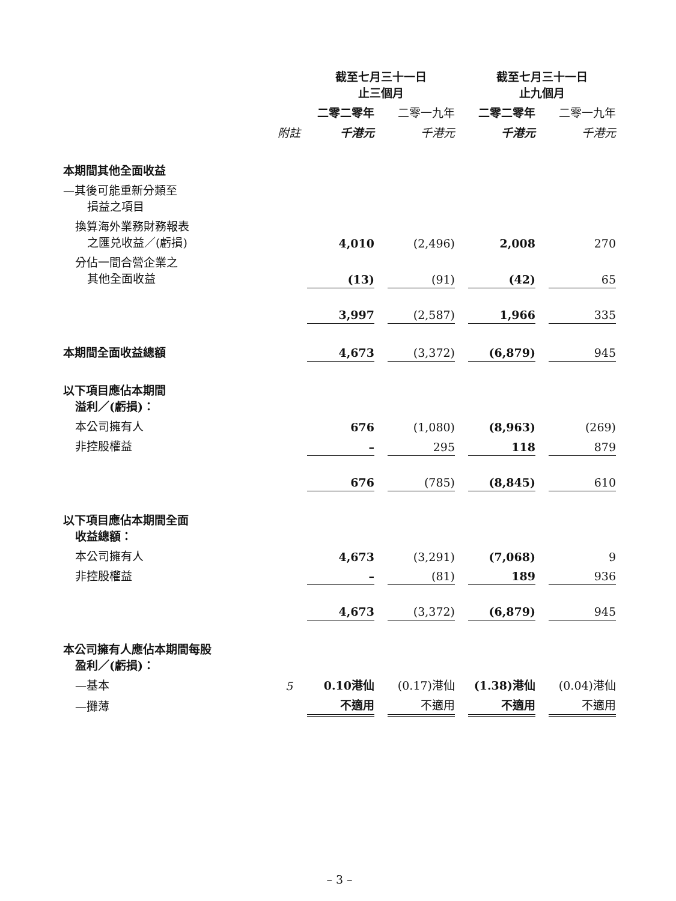| | | 截至七月三十一日 止三個月 | | | | 截至七月三十一日 止九個月 | | |
| --- | --- | --- | --- | --- | --- | --- | --- | --- |
| | | 二零二零年 | | 二零一九年 | | 二零二零年 | | 二零一九年 |
| | 附註 | 千港元 | | 千港元 | | 千港元 | | 千港元 |
| 本期間其他全面收益 | | | | | | | | |
| —其後可能重新分類至 損益之項目 | | | | | | | | |
| 換算海外業務財務報表 之匯兑收益／(虧損) | | 4,010 | | (2,496) | | 2,008 | | 270 |
| 分佔一間合營企業之 其他全面收益 | | (13) | | (91) | | (42) | | 65 |
| | | 3,997 | | (2,587) | | 1,966 | | 335 |
| 本期間全面收益總額 | | 4,673 | | (3,372) | | (6,879) | | 945 |
| 以下項目應佔本期間 溢利／(虧損)： | | | | | | | | |
| 本公司擁有人 | | 676 | | (1,080) | | (8,963) | | (269) |
| 非控股權益 | | – | | 295 | | 118 | | 879 |
| | | 676 | | (785) | | (8,845) | | 610 |
| 以下項目應佔本期間全面 收益總額： | | | | | | | | |
| 本公司擁有人 | | 4,673 | | (3,291) | | (7,068) | | 9 |
| 非控股權益 | | – | | (81) | | 189 | | 936 |
| | | 4,673 | | (3,372) | | (6,879) | | 945 |
| 本公司擁有人應佔本期間每股 盈利／(虧損)： | | | | | | | | |
| —基本 | 5 | 0.10港仙 | | (0.17)港仙 | | (1.38)港仙 | | (0.04)港仙 |
| —攤薄 | | 不適用 | | 不適用 | | 不適用 | | 不適用 |
– 3 –